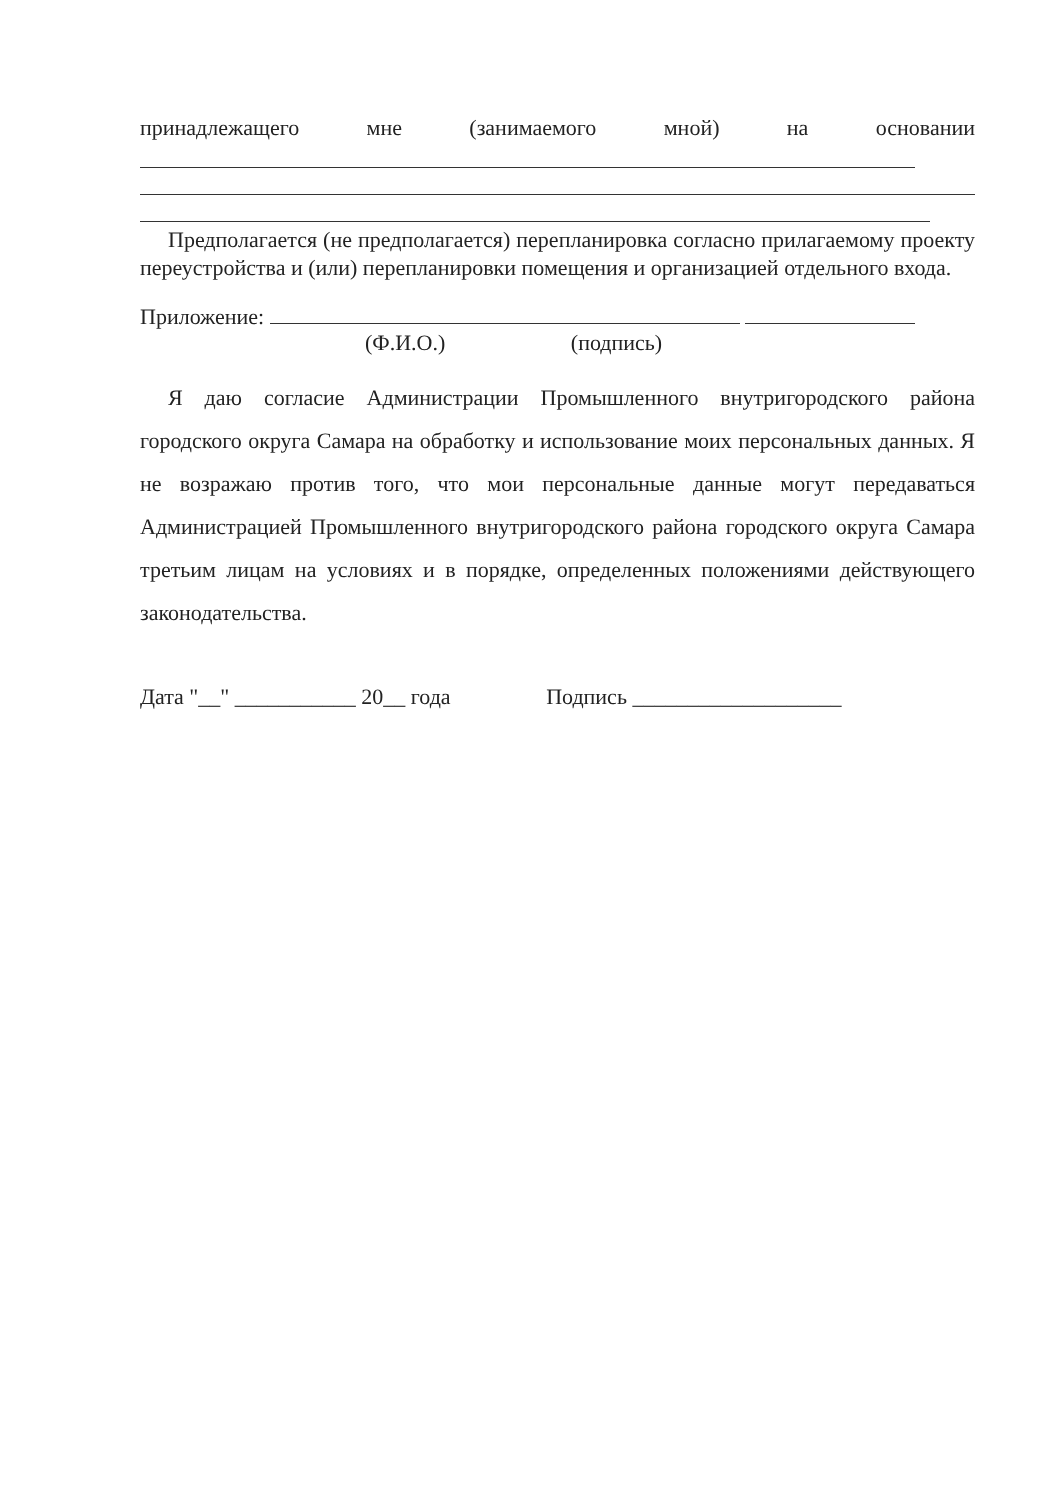принадлежащего мне (занимаемого мной) на основании
Предполагается (не предполагается) перепланировка согласно прилагаемому проекту переустройства и (или) перепланировки помещения и организацией отдельного входа.
Приложение:
(Ф.И.О.) (подпись)
Я даю согласие Администрации Промышленного внутригородского района городского округа Самара на обработку и использование моих персональных данных. Я не возражаю против того, что мои персональные данные могут передаваться Администрацией Промышленного внутригородского района городского округа Самара третьим лицам на условиях и в порядке, определенных положениями действующего законодательства.
Дата "__" ___________ 20__ года Подпись ___________________